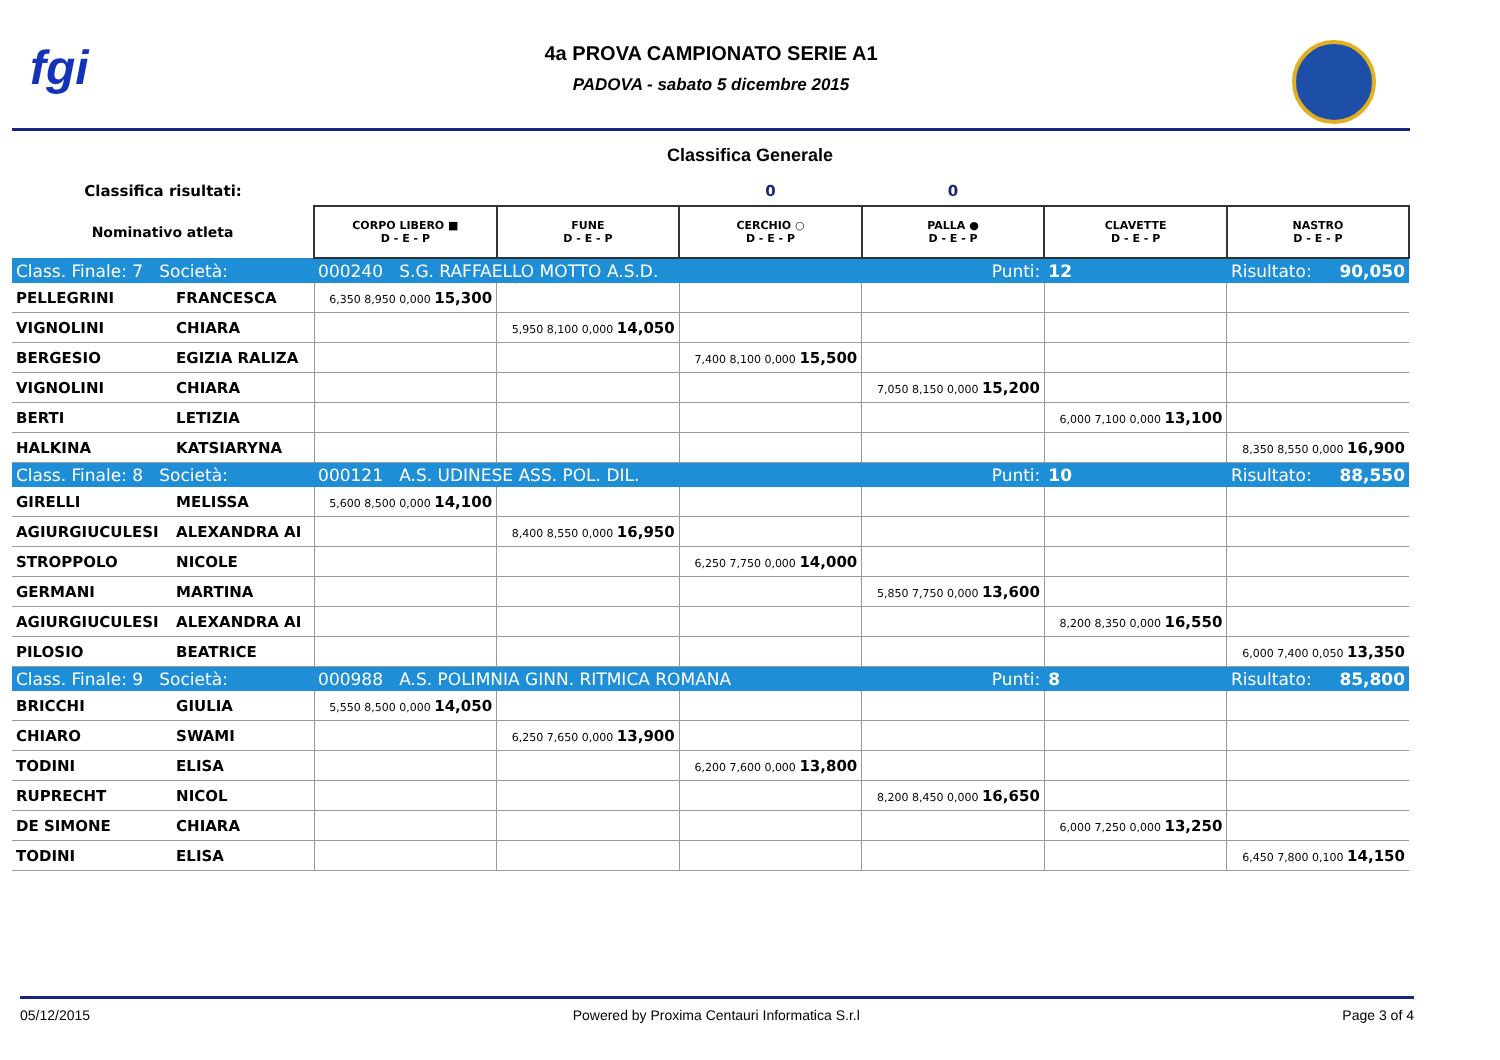fgi
4a PROVA CAMPIONATO SERIE A1
PADOVA - sabato 5 dicembre 2015
Classifica Generale
| Classifica risultati: | | | | 0 | 0 | | |
| Nominativo atleta | | CORPO LIBERO ■ D - E - P | FUNE D - E - P | CERCHIO ○ D - E - P | PALLA ● D - E - P | CLAVETTE D - E - P | NASTRO D - E - P |
| Class. Finale: 7 Società: | | 000240 S.G. RAFFAELLO MOTTO A.S.D. | | | Punti: | 12 | Risultato: 90,050 |
| PELLEGRINI | FRANCESCA | 6,350 8,950 0,000 15,300 | | | | | |
| VIGNOLINI | CHIARA | | 5,950 8,100 0,000 14,050 | | | | |
| BERGESIO | EGIZIA RALIZA | | | 7,400 8,100 0,000 15,500 | | | |
| VIGNOLINI | CHIARA | | | | 7,050 8,150 0,000 15,200 | | |
| BERTI | LETIZIA | | | | | 6,000 7,100 0,000 13,100 | |
| HALKINA | KATSIARYNA | | | | | | 8,350 8,550 0,000 16,900 |
| Class. Finale: 8 Società: | | 000121 A.S. UDINESE ASS. POL. DIL. | | | Punti: | 10 | Risultato: 88,550 |
| GIRELLI | MELISSA | 5,600 8,500 0,000 14,100 | | | | | |
| AGIURGIUCULESI | ALEXANDRA AI | | 8,400 8,550 0,000 16,950 | | | | |
| STROPPOLO | NICOLE | | | 6,250 7,750 0,000 14,000 | | | |
| GERMANI | MARTINA | | | | 5,850 7,750 0,000 13,600 | | |
| AGIURGIUCULESI | ALEXANDRA AI | | | | | 8,200 8,350 0,000 16,550 | |
| PILOSIO | BEATRICE | | | | | | 6,000 7,400 0,050 13,350 |
| Class. Finale: 9 Società: | | 000988 A.S. POLIMNIA GINN. RITMICA ROMANA | | | Punti: | 8 | Risultato: 85,800 |
| BRICCHI | GIULIA | 5,550 8,500 0,000 14,050 | | | | | |
| CHIARO | SWAMI | | 6,250 7,650 0,000 13,900 | | | | |
| TODINI | ELISA | | | 6,200 7,600 0,000 13,800 | | | |
| RUPRECHT | NICOL | | | | 8,200 8,450 0,000 16,650 | | |
| DE SIMONE | CHIARA | | | | | 6,000 7,250 0,000 13,250 | |
| TODINI | ELISA | | | | | | 6,450 7,800 0,100 14,150 |
05/12/2015 Powered by Proxima Centauri Informatica S.r.l Page 3 of 4